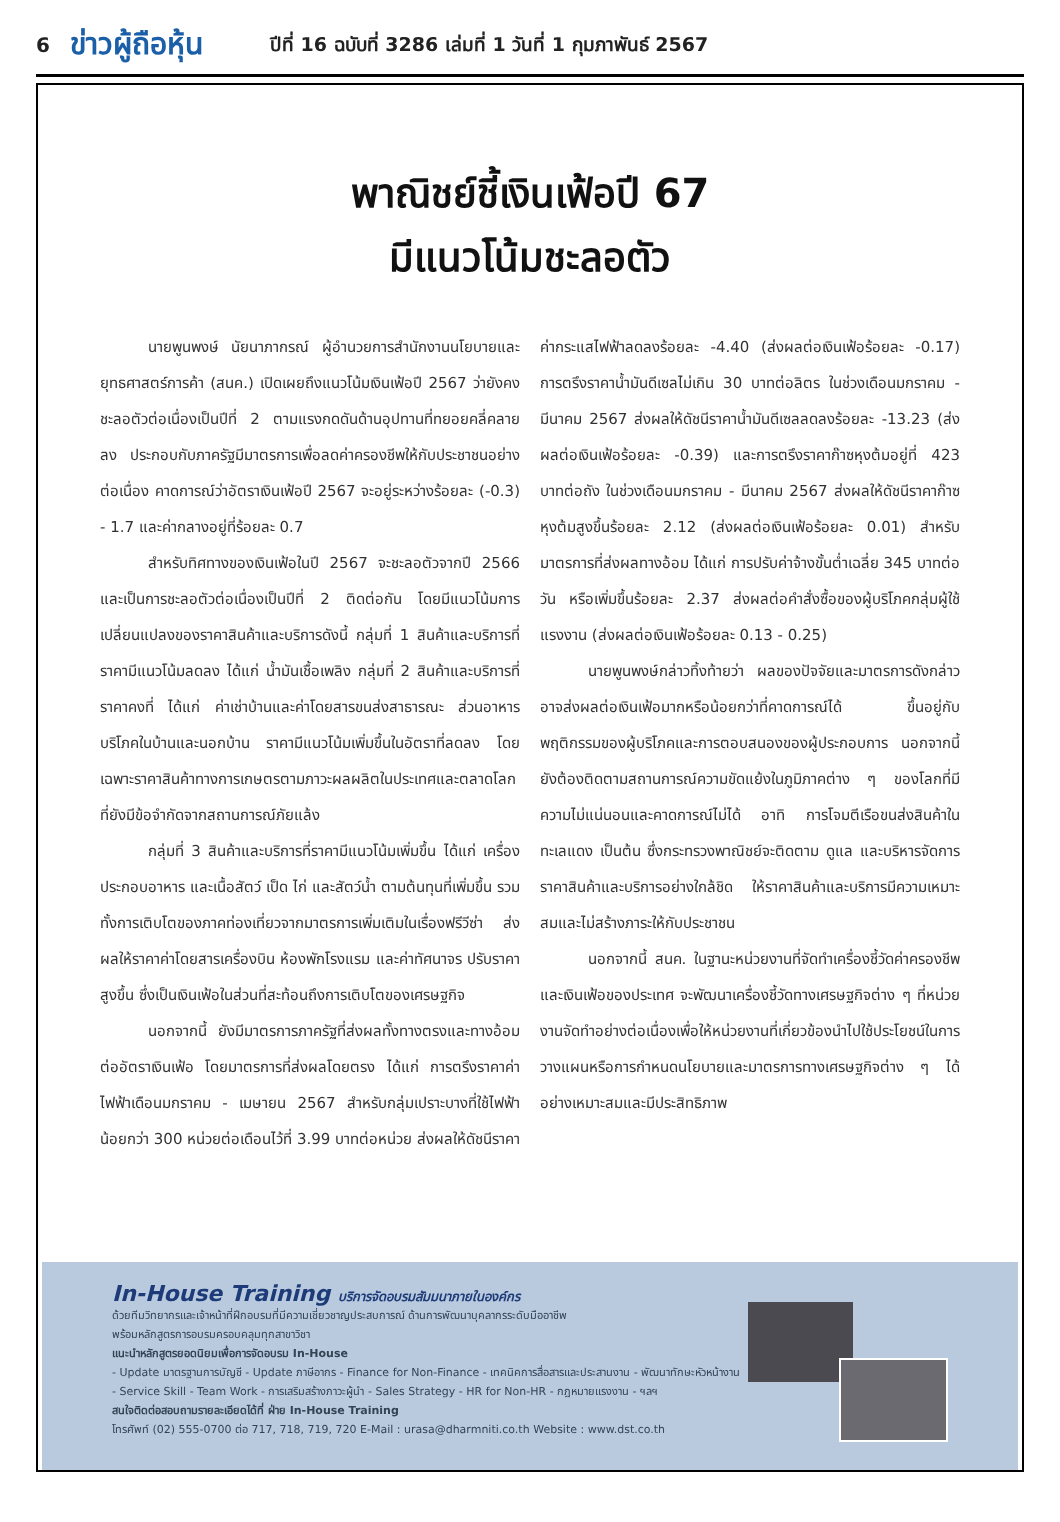6
ข่าวผู้ถือหุ้น
ปีที่ 16 ฉบับที่ 3286 เล่มที่ 1 วันที่ 1 กุมภาพันธ์ 2567
พาณิชย์ชี้เงินเฟ้อปี 67
มีแนวโน้มชะลอตัว
นายพูนพงษ์ นัยนาภากรณ์ ผู้อำนวยการสำนักงานนโยบายและยุทธศาสตร์การค้า (สนค.) เปิดเผยถึงแนวโน้มเงินเฟ้อปี 2567 ว่ายังคงชะลอตัวต่อเนื่องเป็นปีที่ 2 ตามแรงกดดันด้านอุปทานที่ทยอยคลี่คลายลง ประกอบกับภาครัฐมีมาตรการเพื่อลดค่าครองชีพให้กับประชาชนอย่างต่อเนื่อง คาดการณ์ว่าอัตราเงินเฟ้อปี 2567 จะอยู่ระหว่างร้อยละ (-0.3) - 1.7 และค่ากลางอยู่ที่ร้อยละ 0.7
สำหรับทิศทางของเงินเฟ้อในปี 2567 จะชะลอตัวจากปี 2566 และเป็นการชะลอตัวต่อเนื่องเป็นปีที่ 2 ติดต่อกัน โดยมีแนวโน้มการเปลี่ยนแปลงของราคาสินค้าและบริการดังนี้ กลุ่มที่ 1 สินค้าและบริการที่ราคามีแนวโน้มลดลง ได้แก่ น้ำมันเชื้อเพลิง กลุ่มที่ 2 สินค้าและบริการที่ราคาคงที่ ได้แก่ ค่าเช่าบ้านและค่าโดยสารขนส่งสาธารณะ ส่วนอาหารบริโภคในบ้านและนอกบ้าน ราคามีแนวโน้มเพิ่มขึ้นในอัตราที่ลดลง โดยเฉพาะราคาสินค้าทางการเกษตรตามภาวะผลผลิตในประเทศและตลาดโลกที่ยังมีข้อจำกัดจากสถานการณ์ภัยแล้ง
กลุ่มที่ 3 สินค้าและบริการที่ราคามีแนวโน้มเพิ่มขึ้น ได้แก่ เครื่องประกอบอาหาร และเนื้อสัตว์ เป็ด ไก่ และสัตว์น้ำ ตามต้นทุนที่เพิ่มขึ้น รวมทั้งการเติบโตของภาคท่องเที่ยวจากมาตรการเพิ่มเติมในเรื่องฟรีวีซ่า ส่งผลให้ราคาค่าโดยสารเครื่องบิน ห้องพักโรงแรม และค่าทัศนาจร ปรับราคาสูงขึ้น ซึ่งเป็นเงินเฟ้อในส่วนที่สะท้อนถึงการเติบโตของเศรษฐกิจ
นอกจากนี้ ยังมีมาตรการภาครัฐที่ส่งผลทั้งทางตรงและทางอ้อมต่ออัตราเงินเฟ้อ โดยมาตรการที่ส่งผลโดยตรง ได้แก่ การตรึงราคาค่าไฟฟ้าเดือนมกราคม - เมษายน 2567 สำหรับกลุ่มเปราะบางที่ใช้ไฟฟ้าน้อยกว่า 300 หน่วยต่อเดือนไว้ที่ 3.99 บาทต่อหน่วย ส่งผลให้ดัชนีราคาค่ากระแสไฟฟ้าลดลงร้อยละ -4.40 (ส่งผลต่อเงินเฟ้อร้อยละ -0.17) การตรึงราคาน้ำมันดีเซลไม่เกิน 30 บาทต่อลิตร ในช่วงเดือนมกราคม - มีนาคม 2567 ส่งผลให้ดัชนีราคาน้ำมันดีเซลลดลงร้อยละ -13.23 (ส่งผลต่อเงินเฟ้อร้อยละ -0.39) และการตรึงราคาก๊าซหุงต้มอยู่ที่ 423 บาทต่อถัง ในช่วงเดือนมกราคม - มีนาคม 2567 ส่งผลให้ดัชนีราคาก๊าซหุงต้มสูงขึ้นร้อยละ 2.12 (ส่งผลต่อเงินเฟ้อร้อยละ 0.01) สำหรับมาตรการที่ส่งผลทางอ้อม ได้แก่ การปรับค่าจ้างขั้นต่ำเฉลี่ย 345 บาทต่อวัน หรือเพิ่มขึ้นร้อยละ 2.37 ส่งผลต่อคำสั่งซื้อของผู้บริโภคกลุ่มผู้ใช้แรงงาน (ส่งผลต่อเงินเฟ้อร้อยละ 0.13 - 0.25)
นายพูนพงษ์กล่าวทิ้งท้ายว่า ผลของปัจจัยและมาตรการดังกล่าว อาจส่งผลต่อเงินเฟ้อมากหรือน้อยกว่าที่คาดการณ์ได้ ขึ้นอยู่กับพฤติกรรมของผู้บริโภคและการตอบสนองของผู้ประกอบการ นอกจากนี้ ยังต้องติดตามสถานการณ์ความขัดแย้งในภูมิภาคต่าง ๆ ของโลกที่มีความไม่แน่นอนและคาดการณ์ไม่ได้ อาทิ การโจมตีเรือขนส่งสินค้าในทะเลแดง เป็นต้น ซึ่งกระทรวงพาณิชย์จะติดตาม ดูแล และบริหารจัดการราคาสินค้าและบริการอย่างใกล้ชิด ให้ราคาสินค้าและบริการมีความเหมาะสมและไม่สร้างภาระให้กับประชาชน
นอกจากนี้ สนค. ในฐานะหน่วยงานที่จัดทำเครื่องชี้วัดค่าครองชีพและเงินเฟ้อของประเทศ จะพัฒนาเครื่องชี้วัดทางเศรษฐกิจต่าง ๆ ที่หน่วยงานจัดทำอย่างต่อเนื่องเพื่อให้หน่วยงานที่เกี่ยวข้องนำไปใช้ประโยชน์ในการวางแผนหรือการกำหนดนโยบายและมาตรการทางเศรษฐกิจต่าง ๆ ได้อย่างเหมาะสมและมีประสิทธิภาพ
In-House Training บริการจัดอบรมสัมมนาภายในองค์กร
ด้วยทีมวิทยากรและเจ้าหน้าที่ฝึกอบรมที่มีความเชี่ยวชาญประสบการณ์ ด้านการพัฒนาบุคลากรระดับมืออาชีพ
พร้อมหลักสูตรการอบรมครอบคลุมทุกสาขาวิชา
แนะนำหลักสูตรยอดนิยมเพื่อการจัดอบรม In-House
- Update มาตรฐานการบัญชี - Update ภาษีอากร - Finance for Non-Finance - เทคนิคการสื่อสารและประสานงาน - พัฒนาทักษะหัวหน้างาน
- Service Skill - Team Work - การเสริมสร้างภาวะผู้นำ - Sales Strategy - HR for Non-HR - กฎหมายแรงงาน - ฯลฯ
สนใจติดต่อสอบถามรายละเอียดได้ที่ ฝ่าย In-House Training
โทรศัพท์ (02) 555-0700 ต่อ 717, 718, 719, 720 E-Mail : urasa@dharmniti.co.th Website : www.dst.co.th